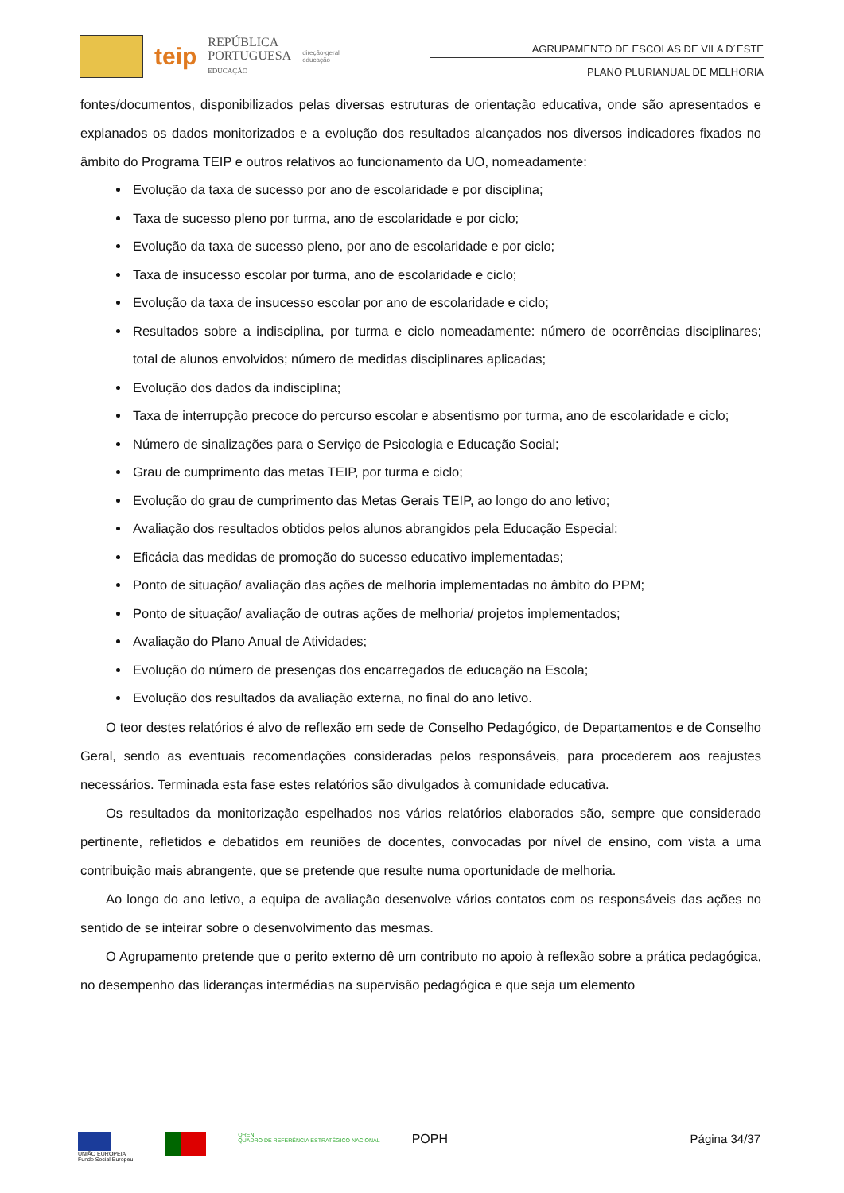teip
REPÚBLICA
PORTUGUESA
EDUCAÇÃO
direção-geral
educação
AGRUPAMENTO DE ESCOLAS DE VILA D´ESTE
PLANO PLURIANUAL DE MELHORIA
fontes/documentos, disponibilizados pelas diversas estruturas de orientação educativa, onde são apresentados e explanados os dados monitorizados e a evolução dos resultados alcançados nos diversos indicadores fixados no âmbito do Programa TEIP e outros relativos ao funcionamento da UO, nomeadamente:
Evolução da taxa de sucesso por ano de escolaridade e por disciplina;
Taxa de sucesso pleno por turma, ano de escolaridade e por ciclo;
Evolução da taxa de sucesso pleno, por ano de escolaridade e por ciclo;
Taxa de insucesso escolar por turma, ano de escolaridade e ciclo;
Evolução da taxa de insucesso escolar por ano de escolaridade e ciclo;
Resultados sobre a indisciplina, por turma e ciclo nomeadamente: número de ocorrências disciplinares; total de alunos envolvidos; número de medidas disciplinares aplicadas;
Evolução dos dados da indisciplina;
Taxa de interrupção precoce do percurso escolar e absentismo por turma, ano de escolaridade e ciclo;
Número de sinalizações para o Serviço de Psicologia e Educação Social;
Grau de cumprimento das metas TEIP, por turma e ciclo;
Evolução do grau de cumprimento das Metas Gerais TEIP, ao longo do ano letivo;
Avaliação dos resultados obtidos pelos alunos abrangidos pela Educação Especial;
Eficácia das medidas de promoção do sucesso educativo implementadas;
Ponto de situação/ avaliação das ações de melhoria implementadas no âmbito do PPM;
Ponto de situação/ avaliação de outras ações de melhoria/ projetos implementados;
Avaliação do Plano Anual de Atividades;
Evolução do número de presenças dos encarregados de educação na Escola;
Evolução dos resultados da avaliação externa, no final do ano letivo.
O teor destes relatórios é alvo de reflexão em sede de Conselho Pedagógico, de Departamentos e de Conselho Geral, sendo as eventuais recomendações consideradas pelos responsáveis, para procederem aos reajustes necessários. Terminada esta fase estes relatórios são divulgados à comunidade educativa.
Os resultados da monitorização espelhados nos vários relatórios elaborados são, sempre que considerado pertinente, refletidos e debatidos em reuniões de docentes, convocadas por nível de ensino, com vista a uma contribuição mais abrangente, que se pretende que resulte numa oportunidade de melhoria.
Ao longo do ano letivo, a equipa de avaliação desenvolve vários contatos com os responsáveis das ações no sentido de se inteirar sobre o desenvolvimento das mesmas.
O Agrupamento pretende que o perito externo dê um contributo no apoio à reflexão sobre a prática pedagógica, no desempenho das lideranças intermédias na supervisão pedagógica e que seja um elemento
UNIÃO EUROPEIA
Fundo Social Europeu
QREN
QUADRO DE REFERÊNCIA ESTRATÉGICO NACIONAL
POPH
Página 34/37